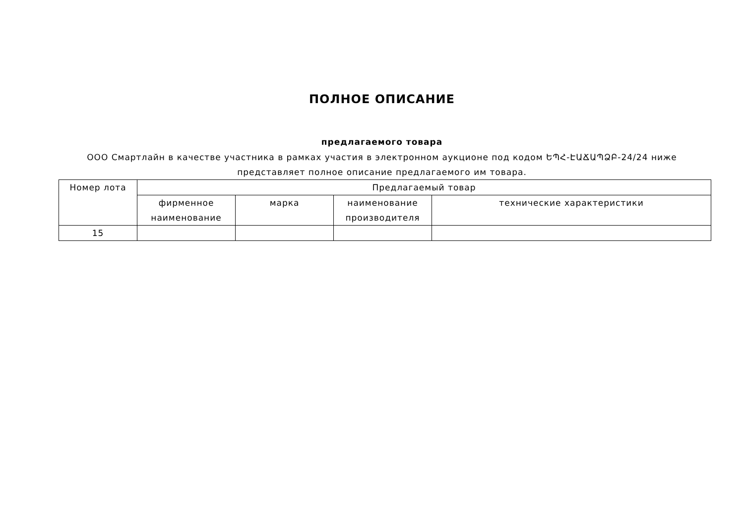ПОЛНОЕ ОПИСАНИЕ
предлагаемого товара
ООО Смартлайн в качестве участника в рамках участия в электронном аукционе под кодом ԵՊՀ-ԷԱՃԱՊՁԲ-24/24 ниже представляет полное описание предлагаемого им товара.
| Номер лота | Предлагаемый товар | | | |
| --- | --- | --- | --- | --- |
| | фирменное наименование | марка | наименование производителя | технические характеристики |
| 15 | | | | |